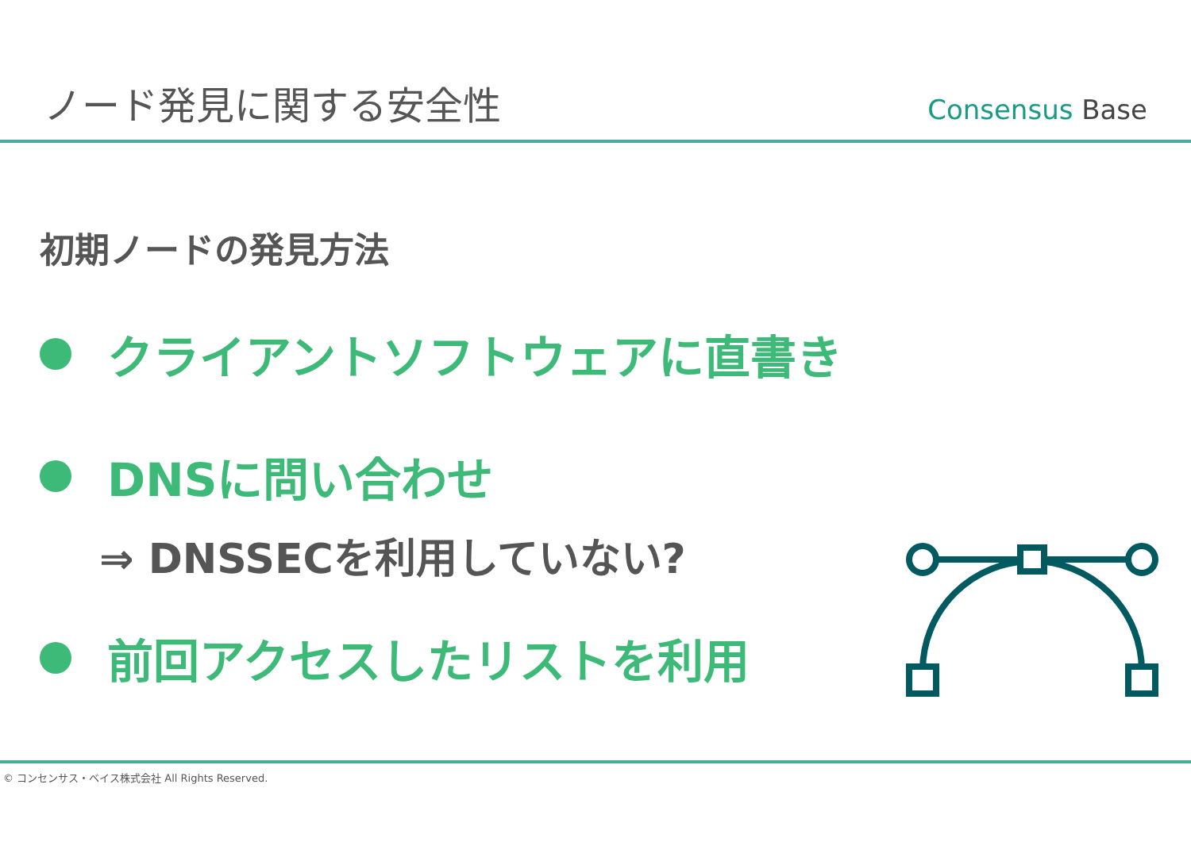ノード発見に関する安全性
Consensus Base
初期ノードの発見方法
クライアントソフトウェアに直書き
DNSに問い合わせ
⇒ DNSSECを利用していない?
前回アクセスしたリストを利用
© コンセンサス・ベイス株式会社 All Rights Reserved.